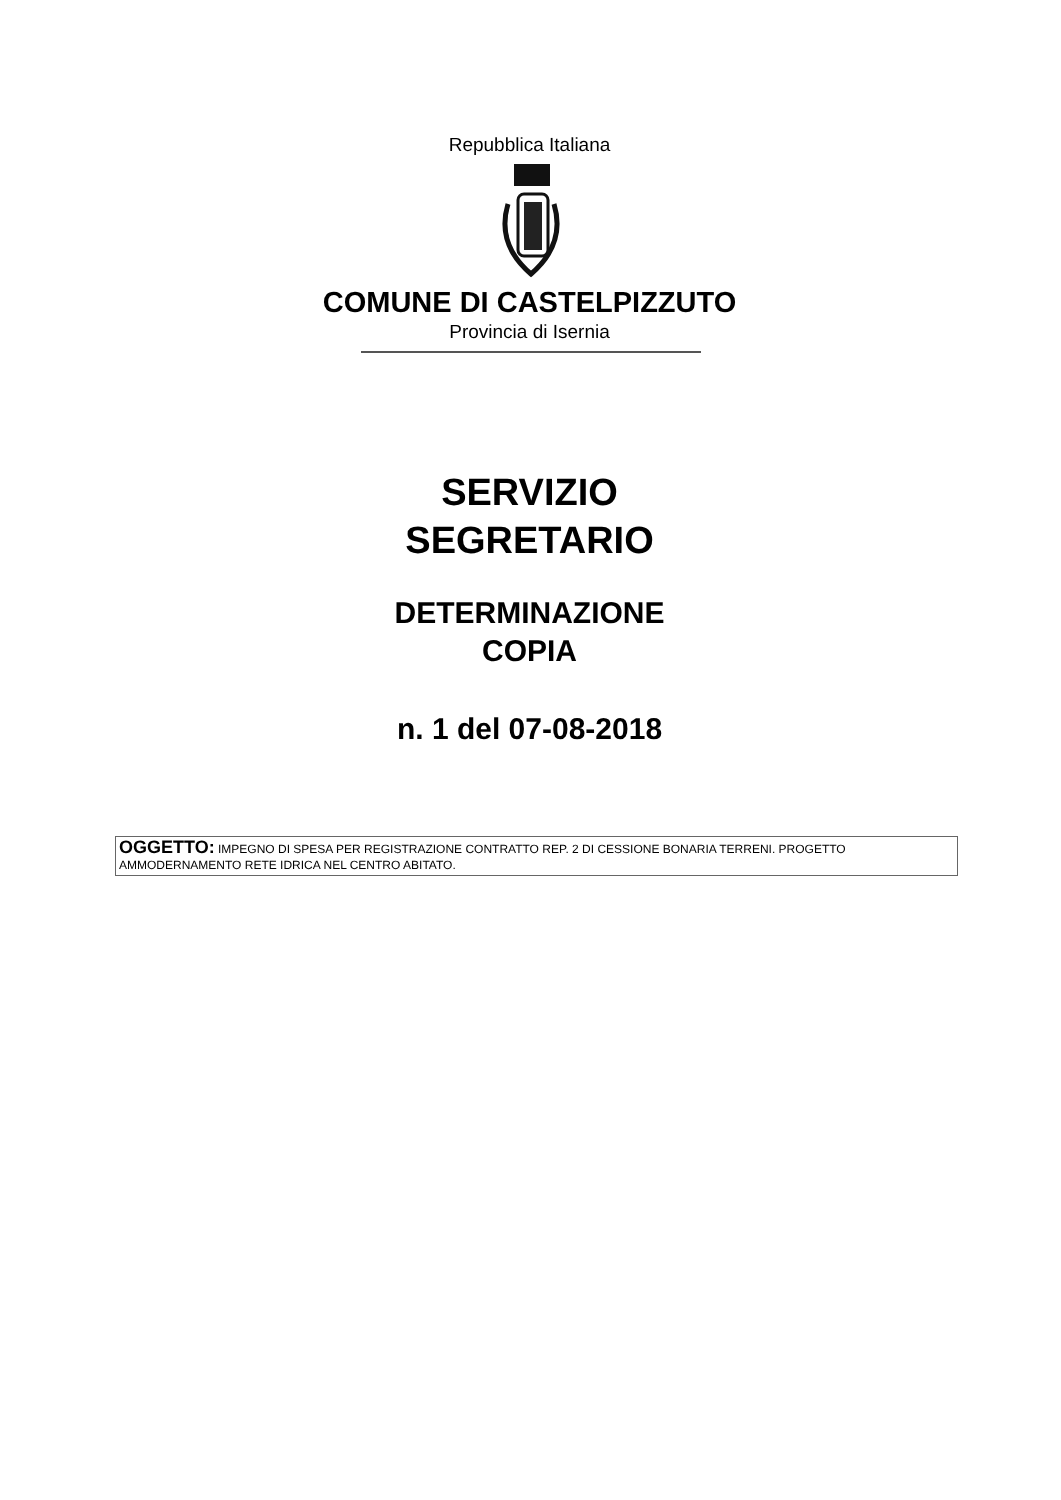Repubblica Italiana
COMUNE DI CASTELPIZZUTO
Provincia di Isernia
SERVIZIO
SEGRETARIO
DETERMINAZIONE
COPIA
n. 1 del 07-08-2018
OGGETTO: IMPEGNO DI SPESA PER REGISTRAZIONE CONTRATTO REP. 2 DI CESSIONE BONARIA TERRENI. PROGETTO AMMODERNAMENTO RETE IDRICA NEL CENTRO ABITATO.